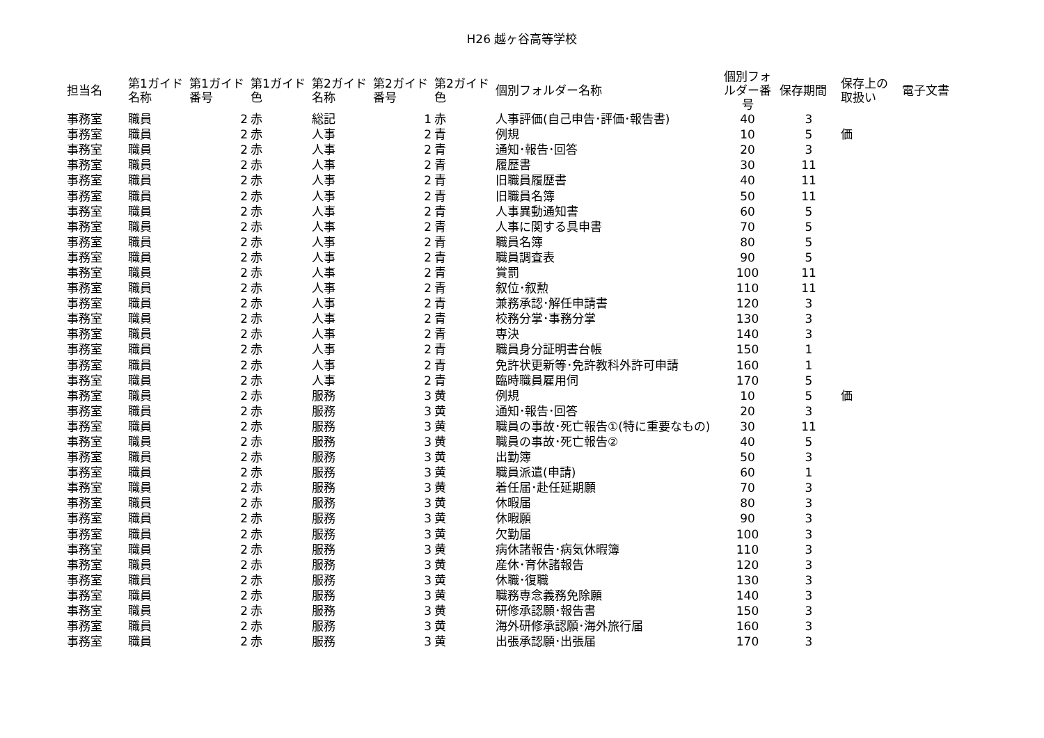H26 越ヶ谷高等学校
| 担当名 | 第1ガイド名称 | 第1ガイド番号 | 第1ガイド色 | 第2ガイド名称 | 第2ガイド番号 | 第2ガイド色 | 個別フォルダー名称 | 個別フォルダー番号 | 保存期間 | 保存上の取扱い | 電子文書 |
| --- | --- | --- | --- | --- | --- | --- | --- | --- | --- | --- | --- |
| 事務室 | 職員 | 2 | 赤 | 総記 | 1 | 赤 | 人事評価(自己申告･評価･報告書) | 40 | 3 | | |
| 事務室 | 職員 | 2 | 赤 | 人事 | 2 | 青 | 例規 | 10 | 5 | 価 | |
| 事務室 | 職員 | 2 | 赤 | 人事 | 2 | 青 | 通知･報告･回答 | 20 | 3 | | |
| 事務室 | 職員 | 2 | 赤 | 人事 | 2 | 青 | 履歴書 | 30 | 11 | | |
| 事務室 | 職員 | 2 | 赤 | 人事 | 2 | 青 | 旧職員履歴書 | 40 | 11 | | |
| 事務室 | 職員 | 2 | 赤 | 人事 | 2 | 青 | 旧職員名簿 | 50 | 11 | | |
| 事務室 | 職員 | 2 | 赤 | 人事 | 2 | 青 | 人事異動通知書 | 60 | 5 | | |
| 事務室 | 職員 | 2 | 赤 | 人事 | 2 | 青 | 人事に関する具申書 | 70 | 5 | | |
| 事務室 | 職員 | 2 | 赤 | 人事 | 2 | 青 | 職員名簿 | 80 | 5 | | |
| 事務室 | 職員 | 2 | 赤 | 人事 | 2 | 青 | 職員調査表 | 90 | 5 | | |
| 事務室 | 職員 | 2 | 赤 | 人事 | 2 | 青 | 賞罰 | 100 | 11 | | |
| 事務室 | 職員 | 2 | 赤 | 人事 | 2 | 青 | 叙位･叙勲 | 110 | 11 | | |
| 事務室 | 職員 | 2 | 赤 | 人事 | 2 | 青 | 兼務承認･解任申請書 | 120 | 3 | | |
| 事務室 | 職員 | 2 | 赤 | 人事 | 2 | 青 | 校務分掌･事務分掌 | 130 | 3 | | |
| 事務室 | 職員 | 2 | 赤 | 人事 | 2 | 青 | 専決 | 140 | 3 | | |
| 事務室 | 職員 | 2 | 赤 | 人事 | 2 | 青 | 職員身分証明書台帳 | 150 | 1 | | |
| 事務室 | 職員 | 2 | 赤 | 人事 | 2 | 青 | 免許状更新等･免許教科外許可申請 | 160 | 1 | | |
| 事務室 | 職員 | 2 | 赤 | 人事 | 2 | 青 | 臨時職員雇用伺 | 170 | 5 | | |
| 事務室 | 職員 | 2 | 赤 | 服務 | 3 | 黄 | 例規 | 10 | 5 | 価 | |
| 事務室 | 職員 | 2 | 赤 | 服務 | 3 | 黄 | 通知･報告･回答 | 20 | 3 | | |
| 事務室 | 職員 | 2 | 赤 | 服務 | 3 | 黄 | 職員の事故･死亡報告①(特に重要なもの) | 30 | 11 | | |
| 事務室 | 職員 | 2 | 赤 | 服務 | 3 | 黄 | 職員の事故･死亡報告② | 40 | 5 | | |
| 事務室 | 職員 | 2 | 赤 | 服務 | 3 | 黄 | 出勤簿 | 50 | 3 | | |
| 事務室 | 職員 | 2 | 赤 | 服務 | 3 | 黄 | 職員派遣(申請) | 60 | 1 | | |
| 事務室 | 職員 | 2 | 赤 | 服務 | 3 | 黄 | 着任届･赴任延期願 | 70 | 3 | | |
| 事務室 | 職員 | 2 | 赤 | 服務 | 3 | 黄 | 休暇届 | 80 | 3 | | |
| 事務室 | 職員 | 2 | 赤 | 服務 | 3 | 黄 | 休暇願 | 90 | 3 | | |
| 事務室 | 職員 | 2 | 赤 | 服務 | 3 | 黄 | 欠勤届 | 100 | 3 | | |
| 事務室 | 職員 | 2 | 赤 | 服務 | 3 | 黄 | 病休諸報告･病気休暇簿 | 110 | 3 | | |
| 事務室 | 職員 | 2 | 赤 | 服務 | 3 | 黄 | 産休･育休諸報告 | 120 | 3 | | |
| 事務室 | 職員 | 2 | 赤 | 服務 | 3 | 黄 | 休職･復職 | 130 | 3 | | |
| 事務室 | 職員 | 2 | 赤 | 服務 | 3 | 黄 | 職務専念義務免除願 | 140 | 3 | | |
| 事務室 | 職員 | 2 | 赤 | 服務 | 3 | 黄 | 研修承認願･報告書 | 150 | 3 | | |
| 事務室 | 職員 | 2 | 赤 | 服務 | 3 | 黄 | 海外研修承認願･海外旅行届 | 160 | 3 | | |
| 事務室 | 職員 | 2 | 赤 | 服務 | 3 | 黄 | 出張承認願･出張届 | 170 | 3 | | |